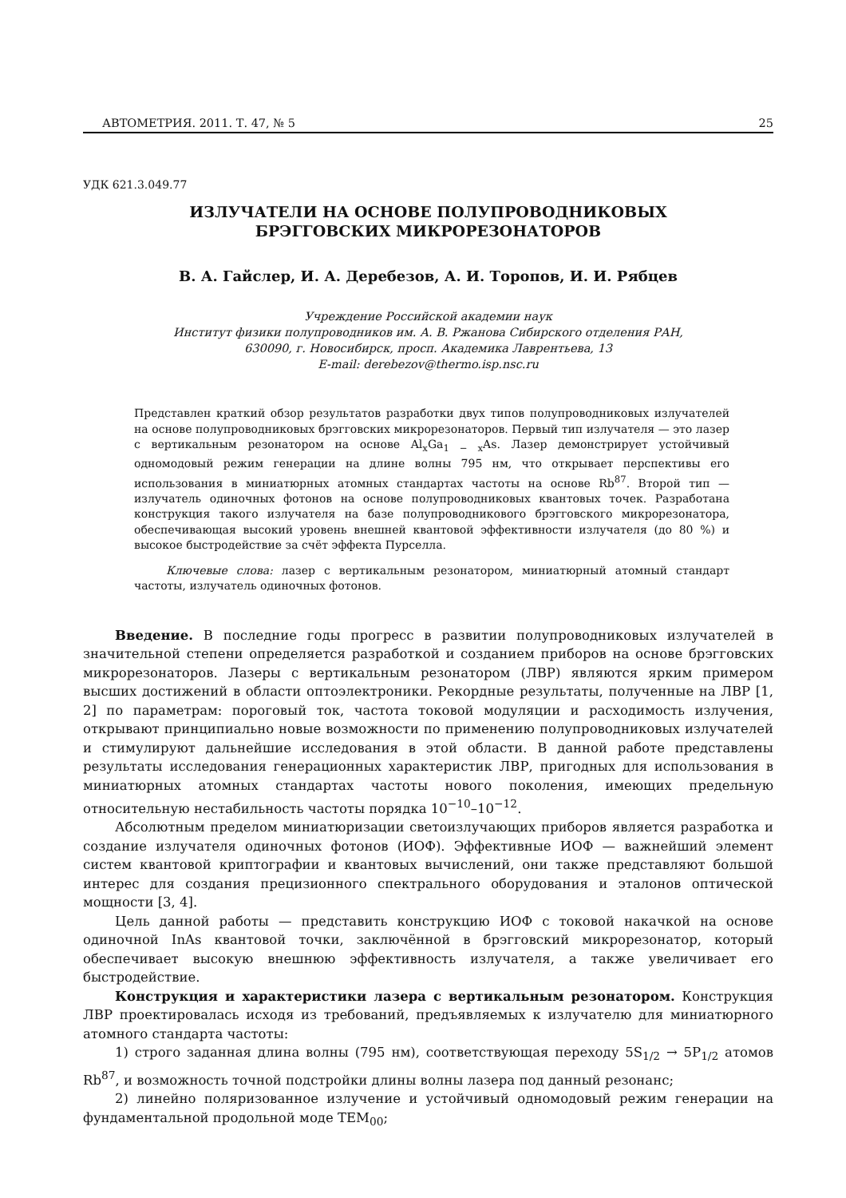АВТОМЕТРИЯ. 2011. Т. 47, № 5 25
УДК 621.3.049.77
ИЗЛУЧАТЕЛИ НА ОСНОВЕ ПОЛУПРОВОДНИКОВЫХ
БРЭГГОВСКИХ МИКРОРЕЗОНАТОРОВ
В. А. Гайслер, И. А. Деребезов, А. И. Торопов, И. И. Рябцев
Учреждение Российской академии наук
Институт физики полупроводников им. А. В. Ржанова Сибирского отделения РАН,
630090, г. Новосибирск, просп. Академика Лаврентьева, 13
E-mail: derebezov@thermo.isp.nsc.ru
Представлен краткий обзор результатов разработки двух типов полупроводниковых излучателей на основе полупроводниковых брэгговских микрорезонаторов. Первый тип излучателя — это лазер с вертикальным резонатором на основе Al<sub>x</sub>Ga<sub>1 − x</sub>As. Лазер демонстрирует устойчивый одномодовый режим генерации на длине волны 795 нм, что открывает перспективы его использования в миниатюрных атомных стандартах частоты на основе Rb<sup>87</sup>. Второй тип — излучатель одиночных фотонов на основе полупроводниковых квантовых точек. Разработана конструкция такого излучателя на базе полупроводникового брэгговского микрорезонатора, обеспечивающая высокий уровень внешней квантовой эффективности излучателя (до 80 %) и высокое быстродействие за счёт эффекта Пурселла.
Ключевые слова: лазер с вертикальным резонатором, миниатюрный атомный стандарт частоты, излучатель одиночных фотонов.
Введение. В последние годы прогресс в развитии полупроводниковых излучателей в значительной степени определяется разработкой и созданием приборов на основе брэгговских микрорезонаторов. Лазеры с вертикальным резонатором (ЛВР) являются ярким примером высших достижений в области оптоэлектроники. Рекордные результаты, полученные на ЛВР [1, 2] по параметрам: пороговый ток, частота токовой модуляции и расходимость излучения, открывают принципиально новые возможности по применению полупроводниковых излучателей и стимулируют дальнейшие исследования в этой области. В данной работе представлены результаты исследования генерационных характеристик ЛВР, пригодных для использования в миниатюрных атомных стандартах частоты нового поколения, имеющих предельную относительную нестабильность частоты порядка 10<sup>−10</sup>–10<sup>−12</sup>.
Абсолютным пределом миниатюризации светоизлучающих приборов является разработка и создание излучателя одиночных фотонов (ИОФ). Эффективные ИОФ — важнейший элемент систем квантовой криптографии и квантовых вычислений, они также представляют большой интерес для создания прецизионного спектрального оборудования и эталонов оптической мощности [3, 4].
Цель данной работы — представить конструкцию ИОФ с токовой накачкой на основе одиночной InAs квантовой точки, заключённой в брэгговский микрорезонатор, который обеспечивает высокую внешнюю эффективность излучателя, а также увеличивает его быстродействие.
Конструкция и характеристики лазера с вертикальным резонатором. Конструкция ЛВР проектировалась исходя из требований, предъявляемых к излучателю для миниатюрного атомного стандарта частоты:
1) строго заданная длина волны (795 нм), соответствующая переходу 5S<sub>1/2</sub> → 5P<sub>1/2</sub> атомов Rb<sup>87</sup>, и возможность точной подстройки длины волны лазера под данный резонанс;
2) линейно поляризованное излучение и устойчивый одномодовый режим генерации на фундаментальной продольной моде TEM<sub>00</sub>;